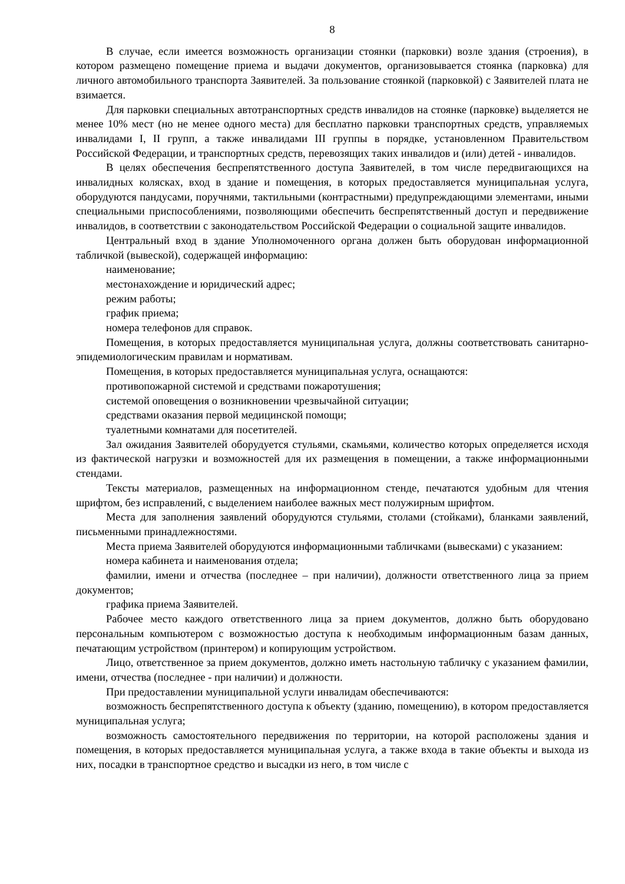8
В случае, если имеется возможность организации стоянки (парковки) возле здания (строения), в котором размещено помещение приема и выдачи документов, организовывается стоянка (парковка) для личного автомобильного транспорта Заявителей. За пользование стоянкой (парковкой) с Заявителей плата не взимается.
Для парковки специальных автотранспортных средств инвалидов на стоянке (парковке) выделяется не менее 10% мест (но не менее одного места) для бесплатно парковки транспортных средств, управляемых инвалидами I, II групп, а также инвалидами III группы в порядке, установленном Правительством Российской Федерации, и транспортных средств, перевозящих таких инвалидов и (или) детей - инвалидов.
В целях обеспечения беспрепятственного доступа Заявителей, в том числе передвигающихся на инвалидных колясках, вход в здание и помещения, в которых предоставляется муниципальная услуга, оборудуются пандусами, поручнями, тактильными (контрастными) предупреждающими элементами, иными специальными приспособлениями, позволяющими обеспечить беспрепятственный доступ и передвижение инвалидов, в соответствии с законодательством Российской Федерации о социальной защите инвалидов.
Центральный вход в здание Уполномоченного органа должен быть оборудован информационной табличкой (вывеской), содержащей информацию:
наименование;
местонахождение и юридический адрес;
режим работы;
график приема;
номера телефонов для справок.
Помещения, в которых предоставляется муниципальная услуга, должны соответствовать санитарно-эпидемиологическим правилам и нормативам.
Помещения, в которых предоставляется муниципальная услуга, оснащаются:
противопожарной системой и средствами пожаротушения;
системой оповещения о возникновении чрезвычайной ситуации;
средствами оказания первой медицинской помощи;
туалетными комнатами для посетителей.
Зал ожидания Заявителей оборудуется стульями, скамьями, количество которых определяется исходя из фактической нагрузки и возможностей для их размещения в помещении, а также информационными стендами.
Тексты материалов, размещенных на информационном стенде, печатаются удобным для чтения шрифтом, без исправлений, с выделением наиболее важных мест полужирным шрифтом.
Места для заполнения заявлений оборудуются стульями, столами (стойками), бланками заявлений, письменными принадлежностями.
Места приема Заявителей оборудуются информационными табличками (вывесками) с указанием:
номера кабинета и наименования отдела;
фамилии, имени и отчества (последнее – при наличии), должности ответственного лица за прием документов;
графика приема Заявителей.
Рабочее место каждого ответственного лица за прием документов, должно быть оборудовано персональным компьютером с возможностью доступа к необходимым информационным базам данных, печатающим устройством (принтером) и копирующим устройством.
Лицо, ответственное за прием документов, должно иметь настольную табличку с указанием фамилии, имени, отчества (последнее - при наличии) и должности.
При предоставлении муниципальной услуги инвалидам обеспечиваются:
возможность беспрепятственного доступа к объекту (зданию, помещению), в котором предоставляется муниципальная услуга;
возможность самостоятельного передвижения по территории, на которой расположены здания и помещения, в которых предоставляется муниципальная услуга, а также входа в такие объекты и выхода из них, посадки в транспортное средство и высадки из него, в том числе с